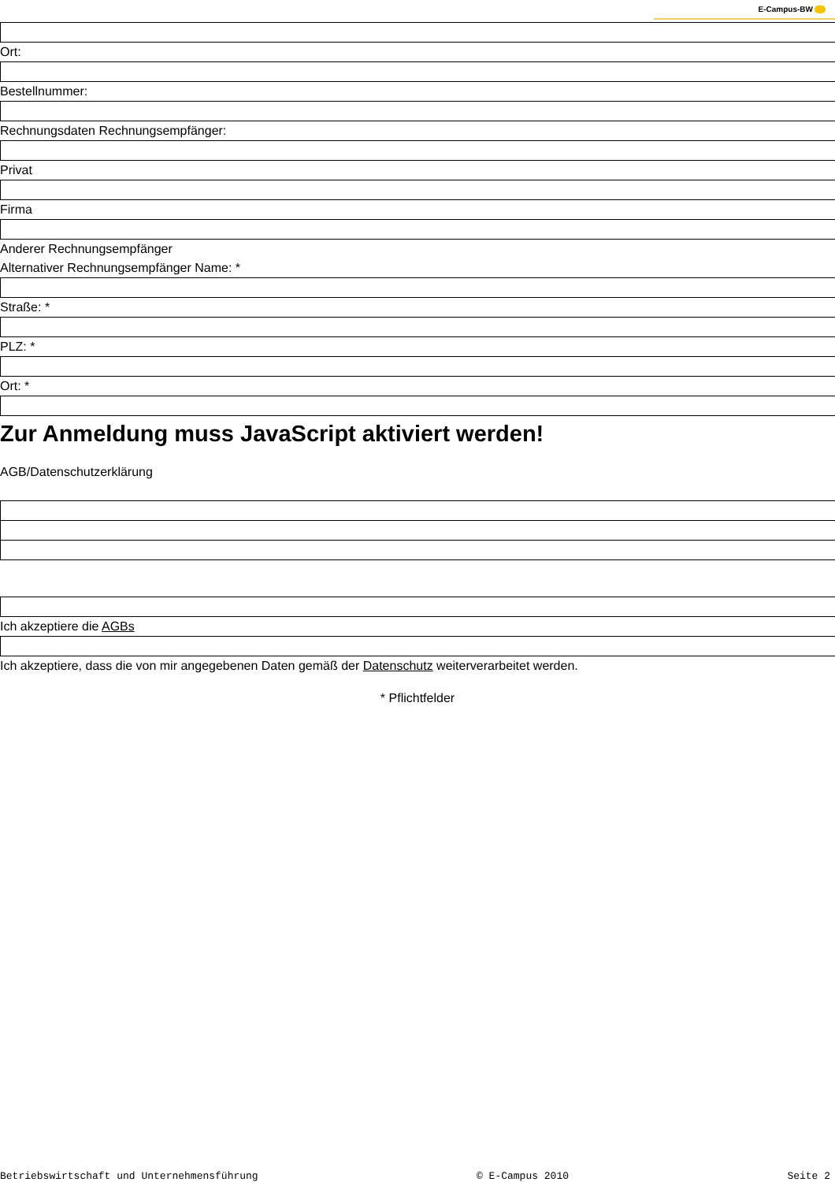E-Campus-BW
Ort:
Bestellnummer:
Rechnungsdaten Rechnungsempfänger:
Privat
Firma
Anderer Rechnungsempfänger
Alternativer Rechnungsempfänger Name: *
Straße: *
PLZ: *
Ort: *
Zur Anmeldung muss JavaScript aktiviert werden!
AGB/Datenschutzerklärung
Ich akzeptiere die AGBs
Ich akzeptiere, dass die von mir angegebenen Daten gemäß der Datenschutz weiterverarbeitet werden.
* Pflichtfelder
Betriebswirtschaft und Unternehmensführung © E-Campus 2010 Seite 2